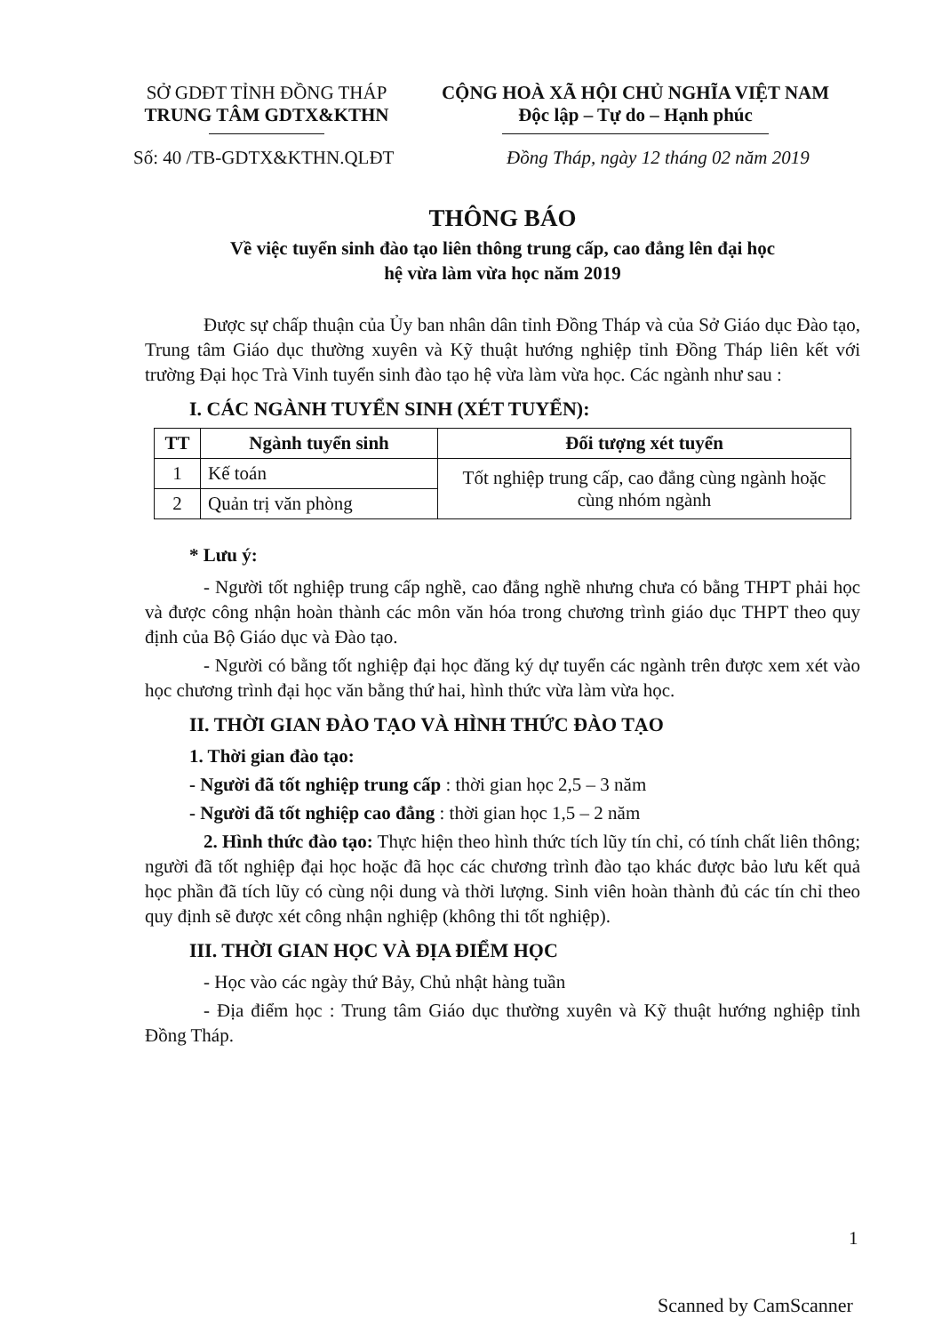SỞ GDĐT TỈNH ĐỒNG THÁP
TRUNG TÂM GDTX&KTHN
CỘNG HOÀ XÃ HỘI CHỦ NGHĨA VIỆT NAM
Độc lập – Tự do – Hạnh phúc
Số: 40 /TB-GDTX&KTHN.QLĐT Đồng Tháp, ngày 12 tháng 02 năm 2019
THÔNG BÁO
Về việc tuyển sinh đào tạo liên thông trung cấp, cao đẳng lên đại học
hệ vừa làm vừa học năm 2019
Được sự chấp thuận của Ủy ban nhân dân tỉnh Đồng Tháp và của Sở Giáo dục Đào tạo, Trung tâm Giáo dục thường xuyên và Kỹ thuật hướng nghiệp tỉnh Đồng Tháp liên kết với trường Đại học Trà Vinh tuyển sinh đào tạo hệ vừa làm vừa học. Các ngành như sau :
I. CÁC NGÀNH TUYỂN SINH (XÉT TUYỂN):
| TT | Ngành tuyển sinh | Đối tượng xét tuyển |
| --- | --- | --- |
| 1 | Kế toán | Tốt nghiệp trung cấp, cao đẳng cùng ngành hoặc cùng nhóm ngành |
| 2 | Quản trị văn phòng | |
* Lưu ý:
- Người tốt nghiệp trung cấp nghề, cao đẳng nghề nhưng chưa có bằng THPT phải học và được công nhận hoàn thành các môn văn hóa trong chương trình giáo dục THPT theo quy định của Bộ Giáo dục và Đào tạo.
- Người có bằng tốt nghiệp đại học đăng ký dự tuyển các ngành trên được xem xét vào học chương trình đại học văn bằng thứ hai, hình thức vừa làm vừa học.
II. THỜI GIAN ĐÀO TẠO VÀ HÌNH THỨC ĐÀO TẠO
1. Thời gian đào tạo:
- Người đã tốt nghiệp trung cấp : thời gian học 2,5 – 3 năm
- Người đã tốt nghiệp cao đẳng : thời gian học 1,5 – 2 năm
2. Hình thức đào tạo: Thực hiện theo hình thức tích lũy tín chỉ, có tính chất liên thông; người đã tốt nghiệp đại học hoặc đã học các chương trình đào tạo khác được bảo lưu kết quả học phần đã tích lũy có cùng nội dung và thời lượng. Sinh viên hoàn thành đủ các tín chỉ theo quy định sẽ được xét công nhận nghiệp (không thi tốt nghiệp).
III. THỜI GIAN HỌC VÀ ĐỊA ĐIỂM HỌC
- Học vào các ngày thứ Bảy, Chủ nhật hàng tuần
- Địa điểm học : Trung tâm Giáo dục thường xuyên và Kỹ thuật hướng nghiệp tỉnh Đồng Tháp.
1
Scanned by CamScanner